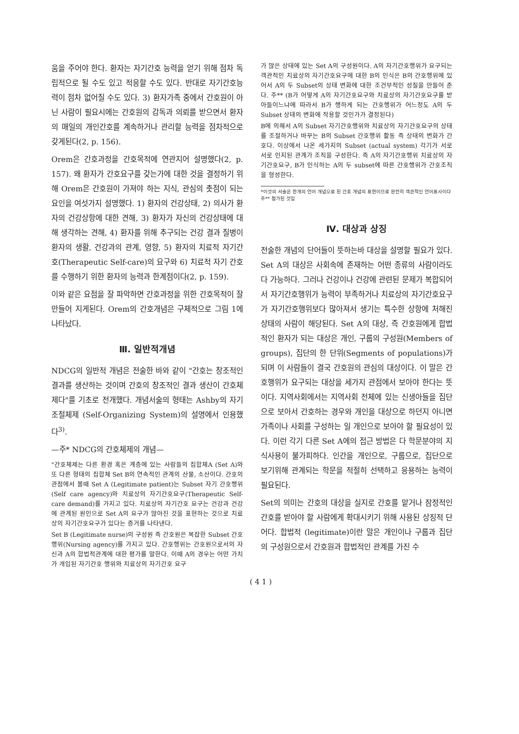움을 주어야 한다. 환자는 자기간호 능력을 얻기 위해 점차 독립적으로 될 수도 있고 적응할 수도 있다. 반대로 자기간호능력이 점차 없어질 수도 있다. 3) 환자가족 중에서 간호원이 아닌 사람이 필요시에는 간호원의 감독과 의뢰를 받으면서 환자의 매일의 개인간호를 계속하거나 관리할 능력을 점차적으로 갖게된다(2, p. 156).
Orem은 간호과정을 간호목적에 연관지어 설명했다(2, p. 157). 왜 환자가 간호요구를 갖는가에 대한 것을 결정하기 위해 Orem은 간호원이 가져야 하는 지식, 관심의 촛점이 되는 요인을 여섯가지 설명했다. 1) 환자의 건강상태, 2) 의사가 환자의 건강상항에 대한 견해, 3) 환자가 자신의 건강상태에 대해 생각하는 견해, 4) 환자를 위해 추구되는 건강 결과 질병이 환자의 생활, 건강과의 관계, 영향, 5) 환자의 치료적 자기간호(Therapeutic Self-care)의 요구와 6) 치료적 자기 간호를 수행하기 위한 환자의 능력과 한계점이다(2, p. 159).
이와 같은 요점을 잘 파악하면 간호과정을 위한 간호목적이 잘 만들어 지게된다. Orem의 간호개념은 구체적으로 그림 1에 나타났다.
Ⅲ. 일반적개념
NDCG의 일반적 개념은 전술한 바와 같이 "간호는 창조적인 결과를 생산하는 것이며 간호의 창조적인 결과 생산이 간호체제다"를 기초로 전개했다. 개념서술의 형태는 Ashby의 자기조절체제 (Self-Organizing System)의 설명에서 인용했다<sup>3)</sup>.
—주* NDCG의 간호체제의 개념—
"간호체제는 다른 환경 혹은 계층에 있는 사람들의 집합체A (Set A)와 또 다른 형태의 집합체 Set B의 연속적인 관계의 산물, 소산이다. 간호의 관점에서 볼때 Set A (Legitimate patient)는 Subset 자기 간호행위 (Self care agency)와 치료상의 자기간호요구(Therapeutic Self-care demand)를 가지고 있다. 치료상의 자기간호 요구는 건강과 건강에 관계된 원인으로 Set A의 요구가 많아진 것을 표현하는 것으로 치료상의 자기간호요구가 있다는 증거를 나타낸다.
Set B (Legitimate nurse)의 구성원 즉 간호원은 복잡한 Subset 간호행위(Nursing agency)를 가지고 있다. 간호행위는 간호원으로서의 자신과 A의 합법적관계에 대한 평가를 말한다. 이때 A의 경우는 어떤 가치가 개입된 자기간호 행위와 치료상의 자기간호 요구
가 많은 상태에 있는 Set A의 구성원이다. A의 자기간호행위가 요구되는 객관적인 치료상의 자기간호요구에 대한 B의 인식은 B의 간호행위에 있어서 A의 두 Subset의 상태 변화에 대한 조건부적인 성질을 만들어 준다. 주** (B가 어떻게 A의 자기간호요구와 치료상의 자기간호요구를 받아들이느냐에 따라서 B가 행하게 되는 간호행위가 어느정도 A의 두 Subset 상태의 변화에 작용할 것인가가 결정된다)
B에 의해서 A의 Subset 자기간호행위와 치료상의 자기간호요구의 상태를 조절하거나 바꾸는 B의 Subset 간호행위 활동 즉 상태의 변화가 간호다. 이상에서 나온 세가지의 Subset (actual system) 각기가 서로 서로 인지된 관계가 조직을 구성한다. 즉 A의 자기간호행위 치료상의 자기간호요구, B가 인식하는 A의 두 subset에 따른 간호행위가 간호조직을 형성한다.
*이것의 서술은 한개의 언어 개념으로 된 간호 개념의 표현이므로 완전히 객관적인 언어표사이다
주** 첨가된 것임
Ⅳ. 대상과 상징
전술한 개념의 단어들이 뜻하는바 대상을 설명할 필요가 있다. Set A의 대상은 사회속에 존재하는 어떤 종류의 사람이라도 다 가능하다. 그러나 건강이나 건강에 관련된 문제가 복합되어서 자기간호행위가 능력이 부족하거나 치료상의 자기간호요구가 자기간호행위보다 많아져서 생기는 특수한 상항에 처해진 상태의 사람이 해당된다. Set A의 대상, 즉 간호원에게 합법적인 환자가 되는 대상은 개인, 구룹의 구성원(Members of groups), 집단의 한 단위(Segments of populations)가 되며 이 사람들이 결국 간호원의 관심의 대상이다. 이 말은 간호행위가 요구되는 대상을 세가지 관점에서 보아야 한다는 뜻이다. 지역사회에서는 지역사회 전체에 있는 신생아들을 집단으로 보아서 간호하는 경우와 개인을 대상으로 하던지 아니면 가족이나 사회를 구성하는 일 개인으로 보아야 할 필요성이 있다. 이런 각기 다른 Set A에의 접근 방법은 다 학문분야의 지식사용이 불가피하다. 인간을 개인으로, 구룹으로, 집단으로 보기위해 관계되는 학문을 적절히 선택하고 응용하는 능력이 필요된다.
Set의 의미는 간호의 대상을 실지로 간호를 맡거나 잠정적인 간호를 받아야 할 사람에게 확대시키기 위해 사용된 상징적 단어다. 합법적 (legitimate)이란 말은 개인이나 구룹과 집단의 구성원으로서 간호원과 합법적인 관계를 가진 수
( 4 1 )